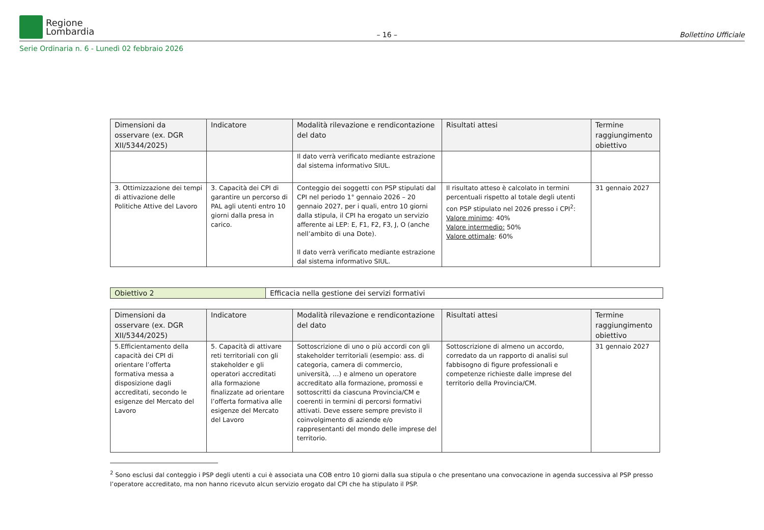Regione
Lombardia
– 16 –
Bollettino Ufficiale
Serie Ordinaria n. 6 - Lunedì 02 febbraio 2026
| Dimensioni da osservare (ex. DGR XII/5344/2025) | Indicatore | Modalità rilevazione e rendicontazione del dato | Risultati attesi | Termine raggiungimento obiettivo |
| --- | --- | --- | --- | --- |
| | | Il dato verrà verificato mediante estrazione dal sistema informativo SIUL. | | |
| 3. Ottimizzazione dei tempi di attivazione delle Politiche Attive del Lavoro | 3. Capacità dei CPI di garantire un percorso di PAL agli utenti entro 10 giorni dalla presa in carico. | Conteggio dei soggetti con PSP stipulati dal CPI nel periodo 1° gennaio 2026 – 20 gennaio 2027, per i quali, entro 10 giorni dalla stipula, il CPI ha erogato un servizio afferente ai LEP: E, F1, F2, F3, J, O (anche nell’ambito di una Dote). Il dato verrà verificato mediante estrazione dal sistema informativo SIUL. | Il risultato atteso è calcolato in termini percentuali rispetto al totale degli utenti con PSP stipulato nel 2026 presso i CPI<sup>2</sup>: Valore minimo : 40% Valore intermedio: 50% Valore ottimale : 60% | 31 gennaio 2027 |
| Obiettivo 2 | Efficacia nella gestione dei servizi formativi |
| Dimensioni da osservare (ex. DGR XII/5344/2025) | Indicatore | Modalità rilevazione e rendicontazione del dato | Risultati attesi | Termine raggiungimento obiettivo |
| --- | --- | --- | --- | --- |
| 5.Efficientamento della capacità dei CPI di orientare l’offerta formativa messa a disposizione dagli accreditati, secondo le esigenze del Mercato del Lavoro | 5. Capacità di attivare reti territoriali con gli stakeholder e gli operatori accreditati alla formazione finalizzate ad orientare l’offerta formativa alle esigenze del Mercato del Lavoro | Sottoscrizione di uno o più accordi con gli stakeholder territoriali (esempio: ass. di categoria, camera di commercio, università, …) e almeno un operatore accreditato alla formazione, promossi e sottoscritti da ciascuna Provincia/CM e coerenti in termini di percorsi formativi attivati. Deve essere sempre previsto il coinvolgimento di aziende e/o rappresentanti del mondo delle imprese del territorio. | Sottoscrizione di almeno un accordo, corredato da un rapporto di analisi sul fabbisogno di figure professionali e competenze richieste dalle imprese del territorio della Provincia/CM. | 31 gennaio 2027 |
<sup>2</sup> Sono esclusi dal conteggio i PSP degli utenti a cui è associata una COB entro 10 giorni dalla sua stipula o che presentano una convocazione in agenda successiva al PSP presso l’operatore accreditato, ma non hanno ricevuto alcun servizio erogato dal CPI che ha stipulato il PSP.